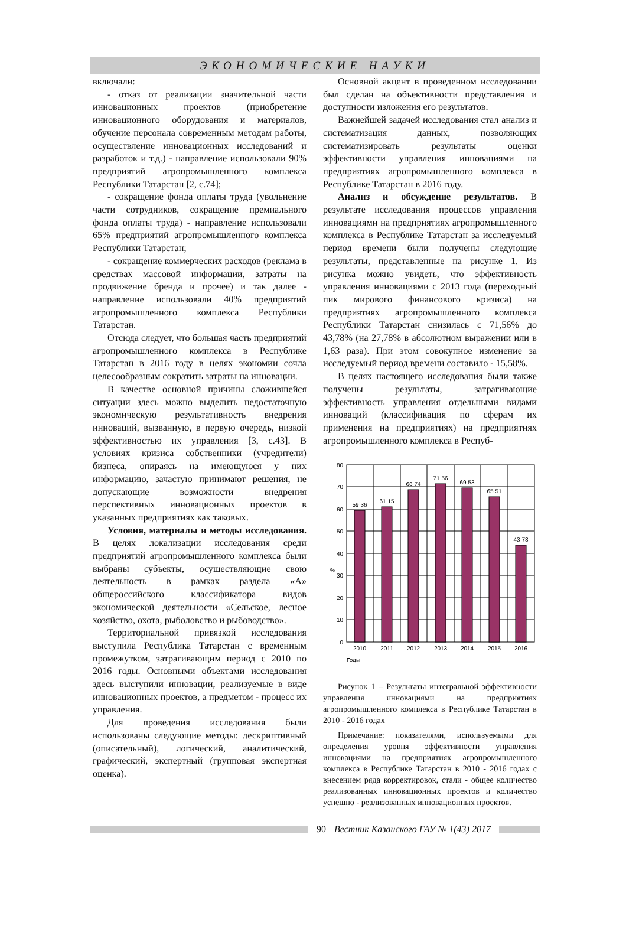ЭКОНОМИЧЕСКИЕ НАУКИ
включали:
- отказ от реализации значительной части инновационных проектов (приобретение инновационного оборудования и материалов, обучение персонала современным методам работы, осуществление инновационных исследований и разработок и т.д.) - направление использовали 90% предприятий агропромышленного комплекса Республики Татарстан [2, с.74];
- сокращение фонда оплаты труда (увольнение части сотрудников, сокращение премиального фонда оплаты труда) - направление использовали 65% предприятий агропромышленного комплекса Республики Татарстан;
- сокращение коммерческих расходов (реклама в средствах массовой информации, затраты на продвижение бренда и прочее) и так далее - направление использовали 40% предприятий агропромышленного комплекса Республики Татарстан.
Отсюда следует, что большая часть предприятий агропромышленного комплекса в Республике Татарстан в 2016 году в целях экономии сочла целесообразным сократить затраты на инновации.
В качестве основной причины сложившейся ситуации здесь можно выделить недостаточную экономическую результативность внедрения инноваций, вызванную, в первую очередь, низкой эффективностью их управления [3, с.43]. В условиях кризиса собственники (учредители) бизнеса, опираясь на имеющуюся у них информацию, зачастую принимают решения, не допускающие возможности внедрения перспективных инновационных проектов в указанных предприятиях как таковых.
Условия, материалы и методы исследования. В целях локализации исследования среди предприятий агропромышленного комплекса были выбраны субъекты, осуществляющие свою деятельность в рамках раздела «А» общероссийского классификатора видов экономической деятельности «Сельское, лесное хозяйство, охота, рыболовство и рыбоводство».
Территориальной привязкой исследования выступила Республика Татарстан с временным промежутком, затрагивающим период с 2010 по 2016 годы. Основными объектами исследования здесь выступили инновации, реализуемые в виде инновационных проектов, а предметом - процесс их управления.
Для проведения исследования были использованы следующие методы: дескриптивный (описательный), логический, аналитический, графический, экспертный (групповая экспертная оценка).
Основной акцент в проведенном исследовании был сделан на объективности представления и доступности изложения его результатов.
Важнейшей задачей исследования стал анализ и систематизация данных, позволяющих систематизировать результаты оценки эффективности управления инновациями на предприятиях агропромышленного комплекса в Республике Татарстан в 2016 году.
Анализ и обсуждение результатов. В результате исследования процессов управления инновациями на предприятиях агропромышленного комплекса в Республике Татарстан за исследуемый период времени были получены следующие результаты, представленные на рисунке 1. Из рисунка можно увидеть, что эффективность управления инновациями с 2013 года (переходный пик мирового финансового кризиса) на предприятиях агропромышленного комплекса Республики Татарстан снизилась с 71,56% до 43,78% (на 27,78% в абсолютном выражении или в 1,63 раза). При этом совокупное изменение за исследуемый период времени составило - 15,58%.
В целях настоящего исследования были также получены результаты, затрагивающие эффективность управления отдельными видами инноваций (классификация по сферам их применения на предприятиях) на предприятиях агропромышленного комплекса в Респуб-
59 36
61 15
68 74
71 56
69 53
65 51
43 78
2010
2011
2012
2013
2014
2015
2016
80
70
60
50
40
30
20
10
0
%
Годы
Рисунок 1 – Результаты интегральной эффективности управления инновациями на предприятиях агропромышленного комплекса в Республике Татарстан в 2010 - 2016 годах
Примечание: показателями, используемыми для определения уровня эффективности управления инновациями на предприятиях агропромышленного комплекса в Республике Татарстан в 2010 - 2016 годах с внесением ряда корректировок, стали - общее количество реализованных инновационных проектов и количество успешно - реализованных инновационных проектов.
90 Вестник Казанского ГАУ № 1(43) 2017